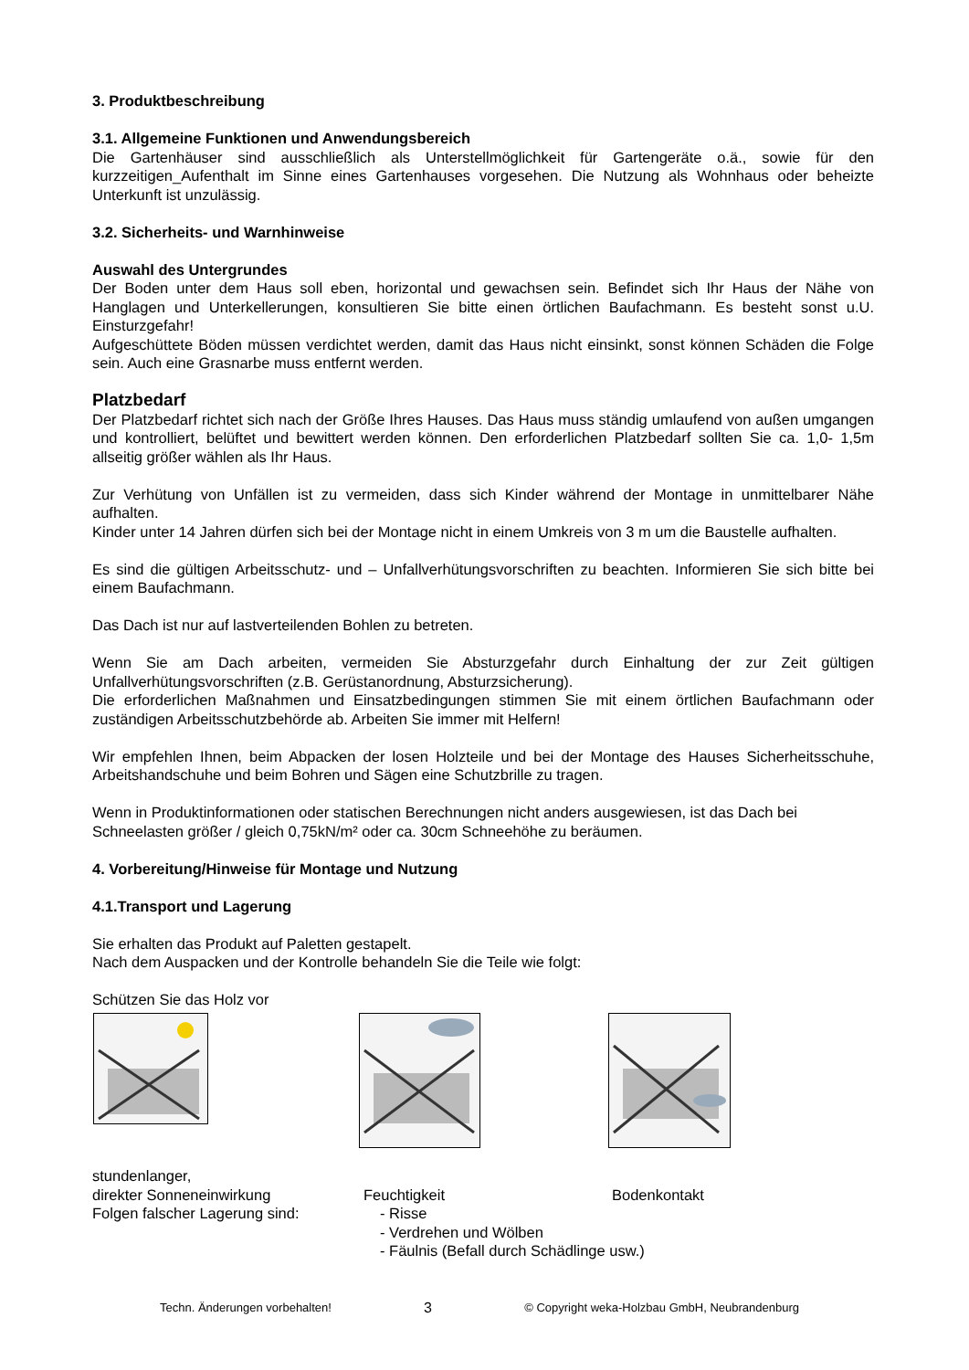3. Produktbeschreibung
3.1. Allgemeine Funktionen und Anwendungsbereich
Die Gartenhäuser sind ausschließlich als Unterstellmöglichkeit für Gartengeräte o.ä., sowie für den kurzzeitigen_Aufenthalt im Sinne eines Gartenhauses vorgesehen. Die Nutzung als Wohnhaus oder beheizte Unterkunft ist unzulässig.
3.2. Sicherheits- und Warnhinweise
Auswahl des Untergrundes
Der Boden unter dem Haus soll eben, horizontal und gewachsen sein. Befindet sich Ihr Haus der Nähe von Hanglagen und Unterkellerungen, konsultieren Sie bitte einen örtlichen Baufachmann. Es besteht sonst u.U. Einsturzgefahr!
Aufgeschüttete Böden müssen verdichtet werden, damit das Haus nicht einsinkt, sonst können Schäden die Folge sein. Auch eine Grasnarbe muss entfernt werden.
Platzbedarf
Der Platzbedarf richtet sich nach der Größe Ihres Hauses. Das Haus muss ständig umlaufend von außen umgangen und kontrolliert, belüftet und bewittert werden können. Den erforderlichen Platzbedarf sollten Sie ca. 1,0- 1,5m allseitig größer wählen als Ihr Haus.
Zur Verhütung von Unfällen ist zu vermeiden, dass sich Kinder während der Montage in unmittelbarer Nähe aufhalten.
Kinder unter 14 Jahren dürfen sich bei der Montage nicht in einem Umkreis von 3 m um die Baustelle aufhalten.
Es sind die gültigen Arbeitsschutz- und – Unfallverhütungsvorschriften zu beachten. Informieren Sie sich bitte bei einem Baufachmann.
Das Dach ist nur auf lastverteilenden Bohlen zu betreten.
Wenn Sie am Dach arbeiten, vermeiden Sie Absturzgefahr durch Einhaltung der zur Zeit gültigen Unfallverhütungsvorschriften (z.B. Gerüstanordnung, Absturzsicherung).
Die erforderlichen Maßnahmen und Einsatzbedingungen stimmen Sie mit einem örtlichen Baufachmann oder zuständigen Arbeitsschutzbehörde ab. Arbeiten Sie immer mit Helfern!
Wir empfehlen Ihnen, beim Abpacken der losen Holzteile und bei der Montage des Hauses Sicherheitsschuhe, Arbeitshandschuhe und beim Bohren und Sägen eine Schutzbrille zu tragen.
Wenn in Produktinformationen oder statischen Berechnungen nicht anders ausgewiesen, ist das Dach bei Schneelasten größer / gleich 0,75kN/m² oder ca. 30cm Schneehöhe zu beräumen.
4. Vorbereitung/Hinweise für Montage und Nutzung
4.1.Transport und Lagerung
Sie erhalten das Produkt auf Paletten gestapelt.
Nach dem Auspacken und der Kontrolle behandeln Sie die Teile wie folgt:
Schützen Sie das Holz vor
stundenlanger,
direkter Sonneneinwirkung Feuchtigkeit Bodenkontakt
Folgen falscher Lagerung sind: - Risse
- Verdrehen und Wölben
- Fäulnis (Befall durch Schädlinge usw.)
Techn. Änderungen vorbehalten! 3 © Copyright weka-Holzbau GmbH, Neubrandenburg